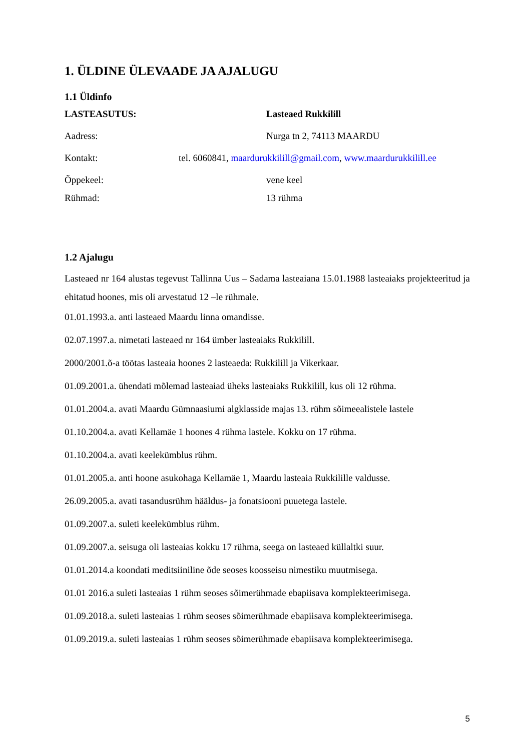1. ÜLDINE ÜLEVAADE JA AJALUGU
1.1 Üldinfo
LASTEASUTUS: Lasteaed Rukkilill
Aadress: Nurga tn 2, 74113 MAARDU
Kontakt: tel. 6060841, maardurukkilill@gmail.com, www.maardurukkilill.ee
Õppekeel: vene keel
Rühmad: 13 rühma
1.2 Ajalugu
Lasteaed nr 164 alustas tegevust Tallinna Uus – Sadama lasteaiana 15.01.1988 lasteaiaks projekteeritud ja ehitatud hoones, mis oli arvestatud 12 –le rühmale.
01.01.1993.a. anti lasteaed Maardu linna omandisse.
02.07.1997.a. nimetati lasteaed nr 164 ümber lasteaiaks Rukkilill.
2000/2001.õ-a töötas lasteaia hoones 2 lasteaeda: Rukkilill ja Vikerkaar.
01.09.2001.a. ühendati mõlemad lasteaiad üheks lasteaiaks Rukkilill, kus oli 12 rühma.
01.01.2004.a. avati Maardu Gümnaasiumi algklasside majas 13. rühm sõimeealistele lastele
01.10.2004.a. avati Kellamäe 1 hoones 4 rühma lastele. Kokku on 17 rühma.
01.10.2004.a. avati keelekümblus rühm.
01.01.2005.a. anti hoone asukohaga Kellamäe 1, Maardu lasteaia Rukkilille valdusse.
26.09.2005.a. avati tasandusrühm hääldus- ja fonatsiooni puuetega lastele.
01.09.2007.a. suleti keelekümblus rühm.
01.09.2007.a. seisuga oli lasteaias kokku 17 rühma, seega on lasteaed küllaltki suur.
01.01.2014.a koondati meditsiiniline õde seoses koosseisu nimestiku muutmisega.
01.01 2016.a suleti lasteaias 1 rühm seoses sõimerühmade ebapiisava komplekteerimisega.
01.09.2018.a. suleti lasteaias 1 rühm seoses sõimerühmade ebapiisava komplekteerimisega.
01.09.2019.a. suleti lasteaias 1 rühm seoses sõimerühmade ebapiisava komplekteerimisega.
5